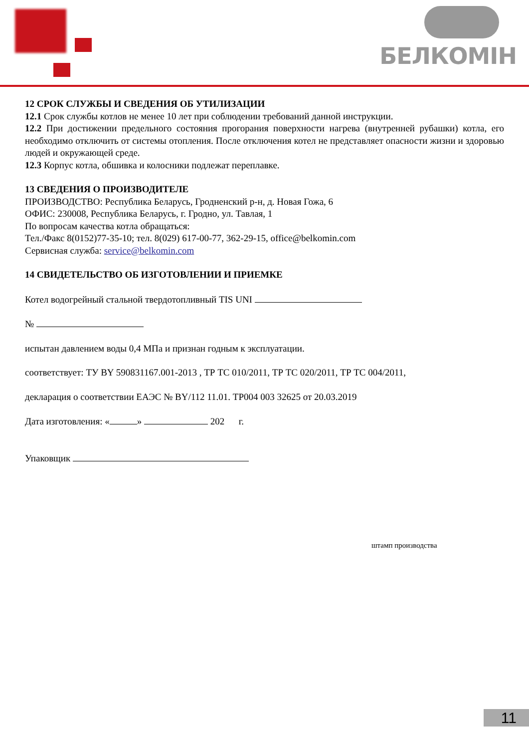БЕЛКОМІН
12 СРОК СЛУЖБЫ И СВЕДЕНИЯ ОБ УТИЛИЗАЦИИ
12.1 Срок службы котлов не менее 10 лет при соблюдении требований данной инструкции.
12.2 При достижении предельного состояния прогорания поверхности нагрева (внутренней рубашки) котла, его необходимо отключить от системы отопления. После отключения котел не представляет опасности жизни и здоровью людей и окружающей среде.
12.3 Корпус котла, обшивка и колосники подлежат переплавке.
13 СВЕДЕНИЯ О ПРОИЗВОДИТЕЛЕ
ПРОИЗВОДСТВО: Республика Беларусь, Гродненский р-н, д. Новая Гожа, 6
ОФИС: 230008, Республика Беларусь, г. Гродно, ул. Тавлая, 1
По вопросам качества котла обращаться:
Тел./Факс 8(0152)77-35-10; тел. 8(029) 617-00-77, 362-29-15, office@belkomin.com
Сервисная служба: service@belkomin.com
14 СВИДЕТЕЛЬСТВО ОБ ИЗГОТОВЛЕНИИ И ПРИЕМКЕ
Котел водогрейный стальной твердотопливный TIS UNI
№
испытан давлением воды 0,4 МПа и признан годным к эксплуатации.
соответствует: ТУ BY 590831167.001-2013 , ТР ТС 010/2011, ТР ТС 020/2011, ТР ТС 004/2011,
декларация о соответствии ЕАЭС № BY/112 11.01. ТР004 003 32625 от 20.03.2019
Дата изготовления: « » 202 г.
Упаковщик
штамп производства
11